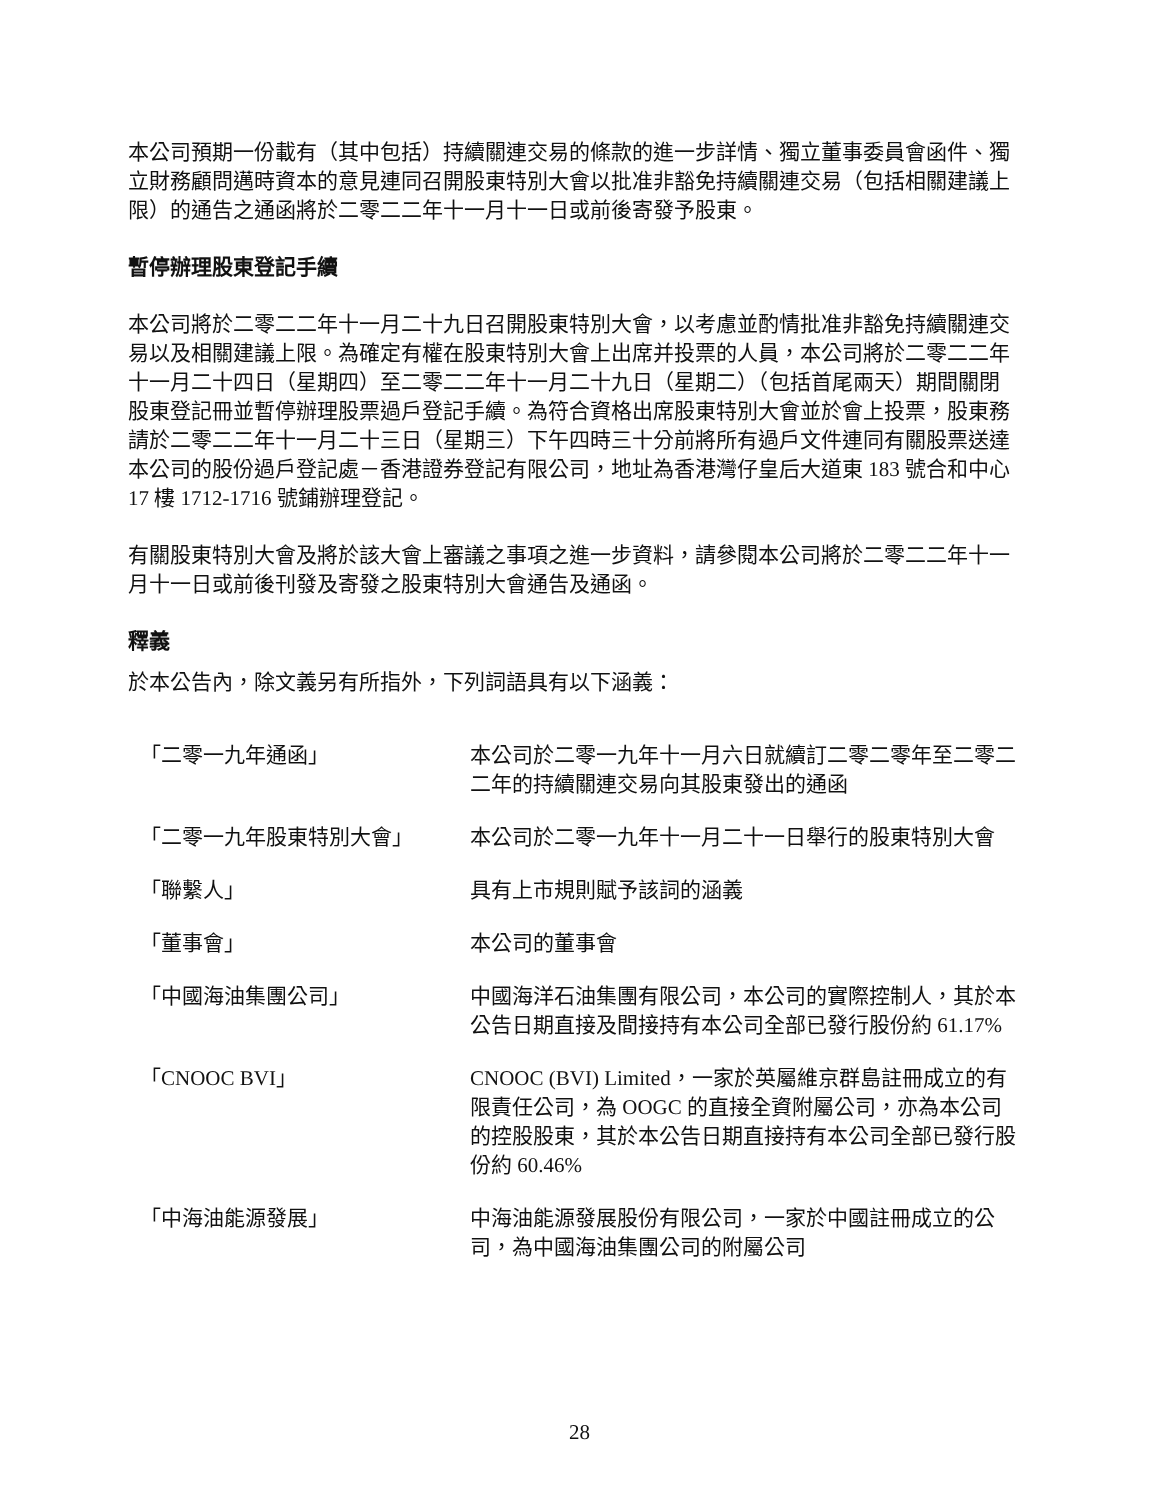本公司預期一份載有（其中包括）持續關連交易的條款的進一步詳情、獨立董事委員會函件、獨立財務顧問邁時資本的意見連同召開股東特別大會以批准非豁免持續關連交易（包括相關建議上限）的通告之通函將於二零二二年十一月十一日或前後寄發予股東。
暫停辦理股東登記手續
本公司將於二零二二年十一月二十九日召開股東特別大會，以考慮並酌情批准非豁免持續關連交易以及相關建議上限。為確定有權在股東特別大會上出席并投票的人員，本公司將於二零二二年十一月二十四日（星期四）至二零二二年十一月二十九日（星期二）（包括首尾兩天）期間關閉股東登記冊並暫停辦理股票過戶登記手續。為符合資格出席股東特別大會並於會上投票，股東務請於二零二二年十一月二十三日（星期三）下午四時三十分前將所有過戶文件連同有關股票送達本公司的股份過戶登記處－香港證券登記有限公司，地址為香港灣仔皇后大道東 183 號合和中心 17 樓 1712-1716 號鋪辦理登記。
有關股東特別大會及將於該大會上審議之事項之進一步資料，請參閱本公司將於二零二二年十一月十一日或前後刊發及寄發之股東特別大會通告及通函。
釋義
於本公告內，除文義另有所指外，下列詞語具有以下涵義：
| 「二零一九年通函」 | 本公司於二零一九年十一月六日就續訂二零二零年至二零二二年的持續關連交易向其股東發出的通函 |
| 「二零一九年股東特別大會」 | 本公司於二零一九年十一月二十一日舉行的股東特別大會 |
| 「聯繫人」 | 具有上市規則賦予該詞的涵義 |
| 「董事會」 | 本公司的董事會 |
| 「中國海油集團公司」 | 中國海洋石油集團有限公司，本公司的實際控制人，其於本公告日期直接及間接持有本公司全部已發行股份約 61.17% |
| 「CNOOC BVI」 | CNOOC (BVI) Limited，一家於英屬維京群島註冊成立的有限責任公司，為 OOGC 的直接全資附屬公司，亦為本公司的控股股東，其於本公告日期直接持有本公司全部已發行股份約 60.46% |
| 「中海油能源發展」 | 中海油能源發展股份有限公司，一家於中國註冊成立的公司，為中國海油集團公司的附屬公司 |
28